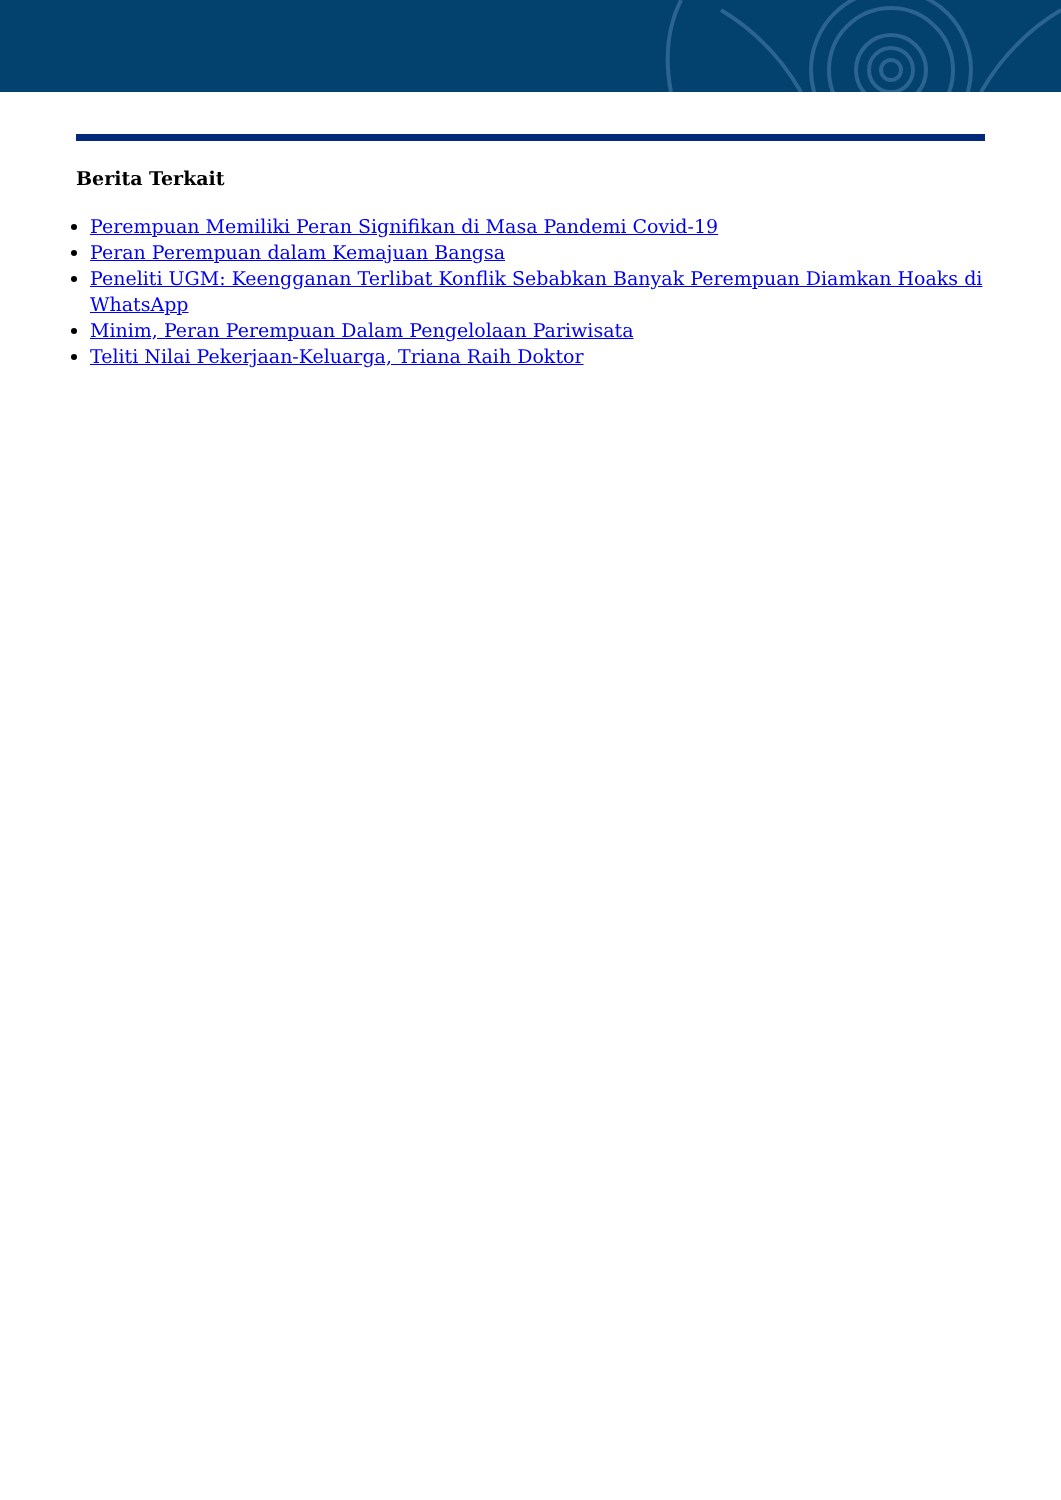Berita Terkait
Perempuan Memiliki Peran Signifikan di Masa Pandemi Covid-19
Peran Perempuan dalam Kemajuan Bangsa
Peneliti UGM: Keengganan Terlibat Konflik Sebabkan Banyak Perempuan Diamkan Hoaks di WhatsApp
Minim, Peran Perempuan Dalam Pengelolaan Pariwisata
Teliti Nilai Pekerjaan-Keluarga, Triana Raih Doktor